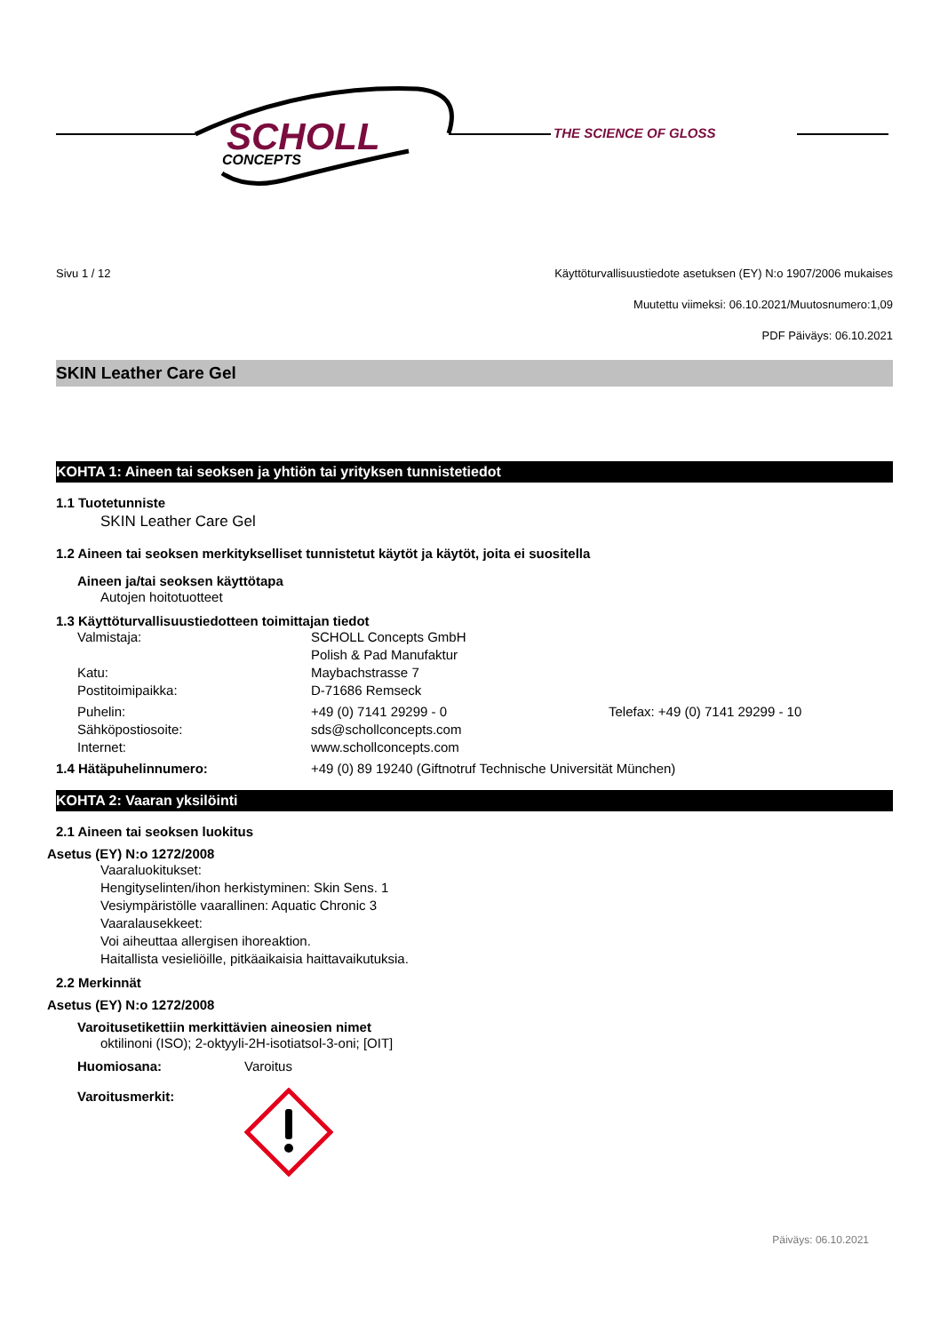SCHOLL
CONCEPTS
THE SCIENCE OF GLOSS
Sivu 1 / 12 Käyttöturvallisuustiedote asetuksen (EY) N:o 1907/2006 mukaises
Muutettu viimeksi: 06.10.2021/Muutosnumero:1,09
PDF Päiväys: 06.10.2021
SKIN Leather Care Gel
KOHTA 1: Aineen tai seoksen ja yhtiön tai yrityksen tunnistetiedot
1.1 Tuotetunniste
SKIN Leather Care Gel
1.2 Aineen tai seoksen merkitykselliset tunnistetut käytöt ja käytöt, joita ei suositella
Aineen ja/tai seoksen käyttötapa
Autojen hoitotuotteet
1.3 Käyttöturvallisuustiedotteen toimittajan tiedot
Valmistaja: SCHOLL Concepts GmbH
Polish & Pad Manufaktur
Katu: Maybachstrasse 7
Postitoimipaikka: D-71686 Remseck
Puhelin: +49 (0) 7141 29299 - 0 Telefax: +49 (0) 7141 29299 - 10
Sähköpostiosoite: sds@schollconcepts.com
Internet: www.schollconcepts.com
1.4 Hätäpuhelinnumero: +49 (0) 89 19240 (Giftnotruf Technische Universität München)
KOHTA 2: Vaaran yksilöinti
2.1 Aineen tai seoksen luokitus
Asetus (EY) N:o 1272/2008
Vaaraluokitukset:
Hengityselinten/ihon herkistyminen: Skin Sens. 1
Vesiympäristölle vaarallinen: Aquatic Chronic 3
Vaaralausekkeet:
Voi aiheuttaa allergisen ihoreaktion.
Haitallista vesieliöille, pitkäaikaisia haittavaikutuksia.
2.2 Merkinnät
Asetus (EY) N:o 1272/2008
Varoitusetikettiin merkittävien aineosien nimet
oktilinoni (ISO); 2-oktyyli-2H-isotiatsol-3-oni; [OIT]
Huomiosana: Varoitus
Varoitusmerkit:
Päiväys: 06.10.2021